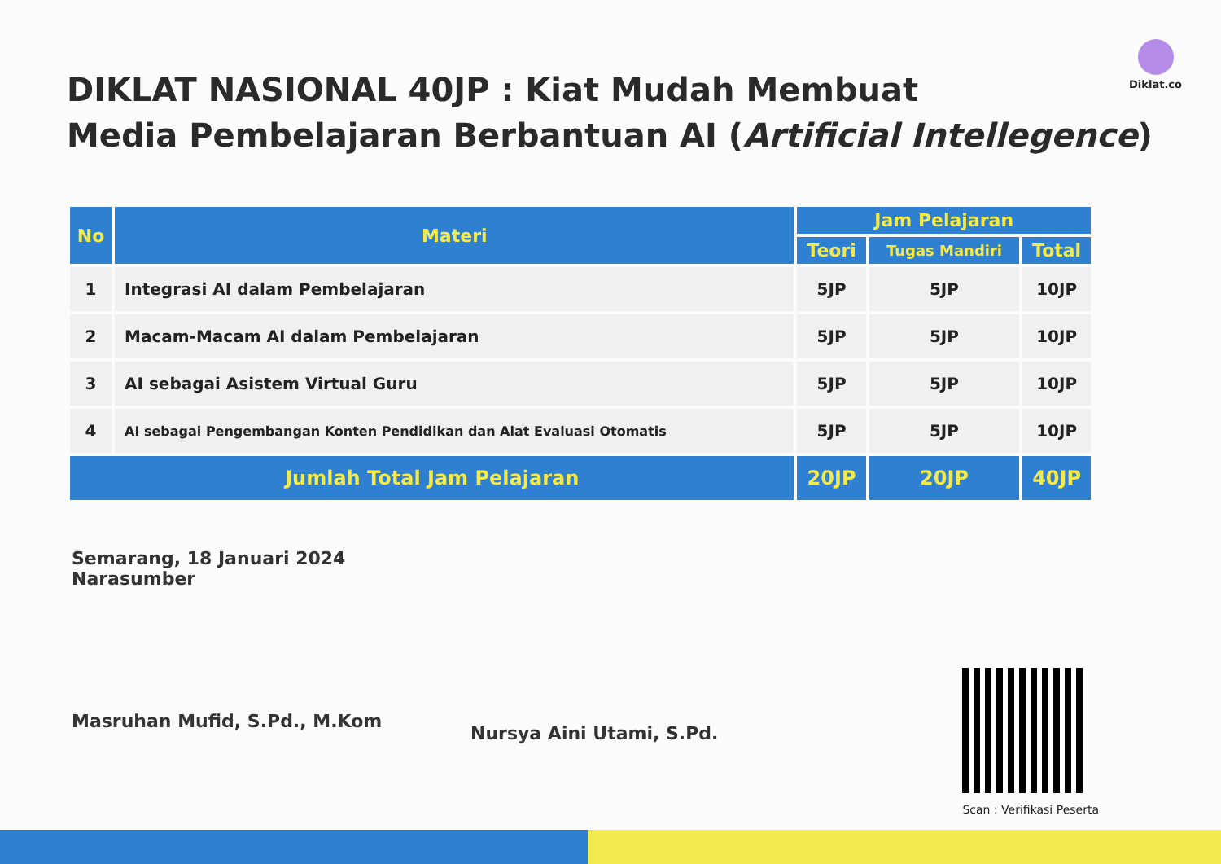Diklat.co
DIKLAT NASIONAL 40JP : Kiat Mudah Membuat
Media Pembelajaran Berbantuan AI (Artificial Intellegence)
| No | Materi | Jam Pelajaran | | |
| --- | --- | --- | --- | --- |
| | | Teori | Tugas Mandiri | Total |
| 1 | Integrasi AI dalam Pembelajaran | 5JP | 5JP | 10JP |
| 2 | Macam-Macam AI dalam Pembelajaran | 5JP | 5JP | 10JP |
| 3 | AI sebagai Asistem Virtual Guru | 5JP | 5JP | 10JP |
| 4 | AI sebagai Pengembangan Konten Pendidikan dan Alat Evaluasi Otomatis | 5JP | 5JP | 10JP |
| Jumlah Total Jam Pelajaran | | 20JP | 20JP | 40JP |
Semarang, 18 Januari 2024
Narasumber
Masruhan Mufid, S.Pd., M.Kom
Nursya Aini Utami, S.Pd.
Scan : Verifikasi Peserta